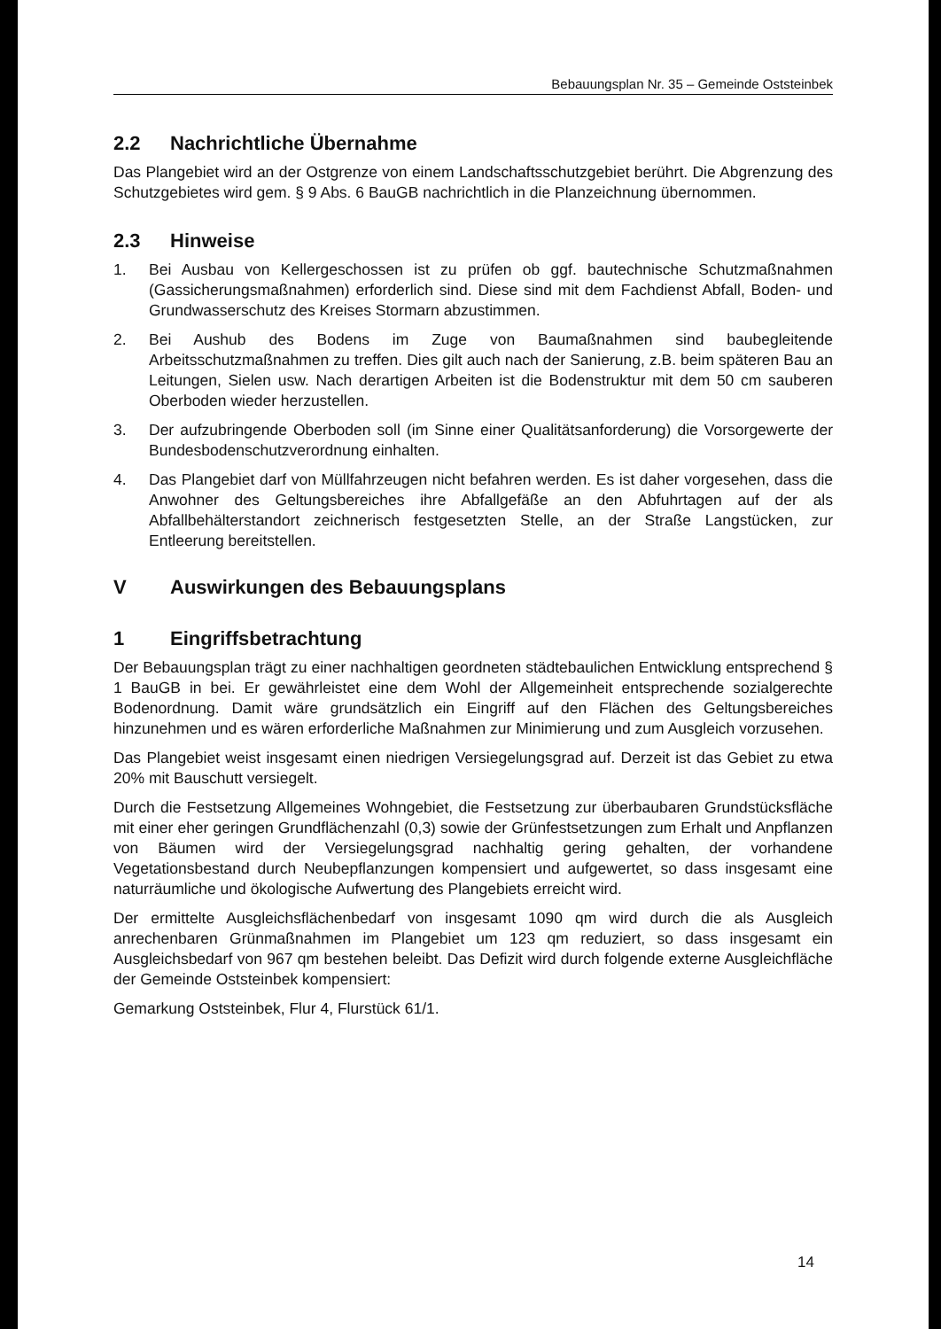Bebauungsplan Nr. 35 – Gemeinde Oststeinbek
2.2 Nachrichtliche Übernahme
Das Plangebiet wird an der Ostgrenze von einem Landschaftsschutzgebiet berührt. Die Abgrenzung des Schutzgebietes wird gem. § 9 Abs. 6 BauGB nachrichtlich in die Planzeichnung übernommen.
2.3 Hinweise
1. Bei Ausbau von Kellergeschossen ist zu prüfen ob ggf. bautechnische Schutzmaßnahmen (Gassicherungsmaßnahmen) erforderlich sind. Diese sind mit dem Fachdienst Abfall, Boden- und Grundwasserschutz des Kreises Stormarn abzustimmen.
2. Bei Aushub des Bodens im Zuge von Baumaßnahmen sind baubegleitende Arbeitsschutzmaßnahmen zu treffen. Dies gilt auch nach der Sanierung, z.B. beim späteren Bau an Leitungen, Sielen usw. Nach derartigen Arbeiten ist die Bodenstruktur mit dem 50 cm sauberen Oberboden wieder herzustellen.
3. Der aufzubringende Oberboden soll (im Sinne einer Qualitätsanforderung) die Vorsorgewerte der Bundesbodenschutzverordnung einhalten.
4. Das Plangebiet darf von Müllfahrzeugen nicht befahren werden. Es ist daher vorgesehen, dass die Anwohner des Geltungsbereiches ihre Abfallgefäße an den Abfuhrtagen auf der als Abfallbehälterstandort zeichnerisch festgesetzten Stelle, an der Straße Langstücken, zur Entleerung bereitstellen.
V Auswirkungen des Bebauungsplans
1 Eingriffsbetrachtung
Der Bebauungsplan trägt zu einer nachhaltigen geordneten städtebaulichen Entwicklung entsprechend § 1 BauGB in bei. Er gewährleistet eine dem Wohl der Allgemeinheit entsprechende sozialgerechte Bodenordnung. Damit wäre grundsätzlich ein Eingriff auf den Flächen des Geltungsbereiches hinzunehmen und es wären erforderliche Maßnahmen zur Minimierung und zum Ausgleich vorzusehen.
Das Plangebiet weist insgesamt einen niedrigen Versiegelungsgrad auf. Derzeit ist das Gebiet zu etwa 20% mit Bauschutt versiegelt.
Durch die Festsetzung Allgemeines Wohngebiet, die Festsetzung zur überbaubaren Grundstücksfläche mit einer eher geringen Grundflächenzahl (0,3) sowie der Grünfestsetzungen zum Erhalt und Anpflanzen von Bäumen wird der Versiegelungsgrad nachhaltig gering gehalten, der vorhandene Vegetationsbestand durch Neubepflanzungen kompensiert und aufgewertet, so dass insgesamt eine naturräumliche und ökologische Aufwertung des Plangebiets erreicht wird.
Der ermittelte Ausgleichsflächenbedarf von insgesamt 1090 qm wird durch die als Ausgleich anrechenbaren Grünmaßnahmen im Plangebiet um 123 qm reduziert, so dass insgesamt ein Ausgleichsbedarf von 967 qm bestehen beleibt. Das Defizit wird durch folgende externe Ausgleichfläche der Gemeinde Oststeinbek kompensiert:
Gemarkung Oststeinbek, Flur 4, Flurstück 61/1.
14